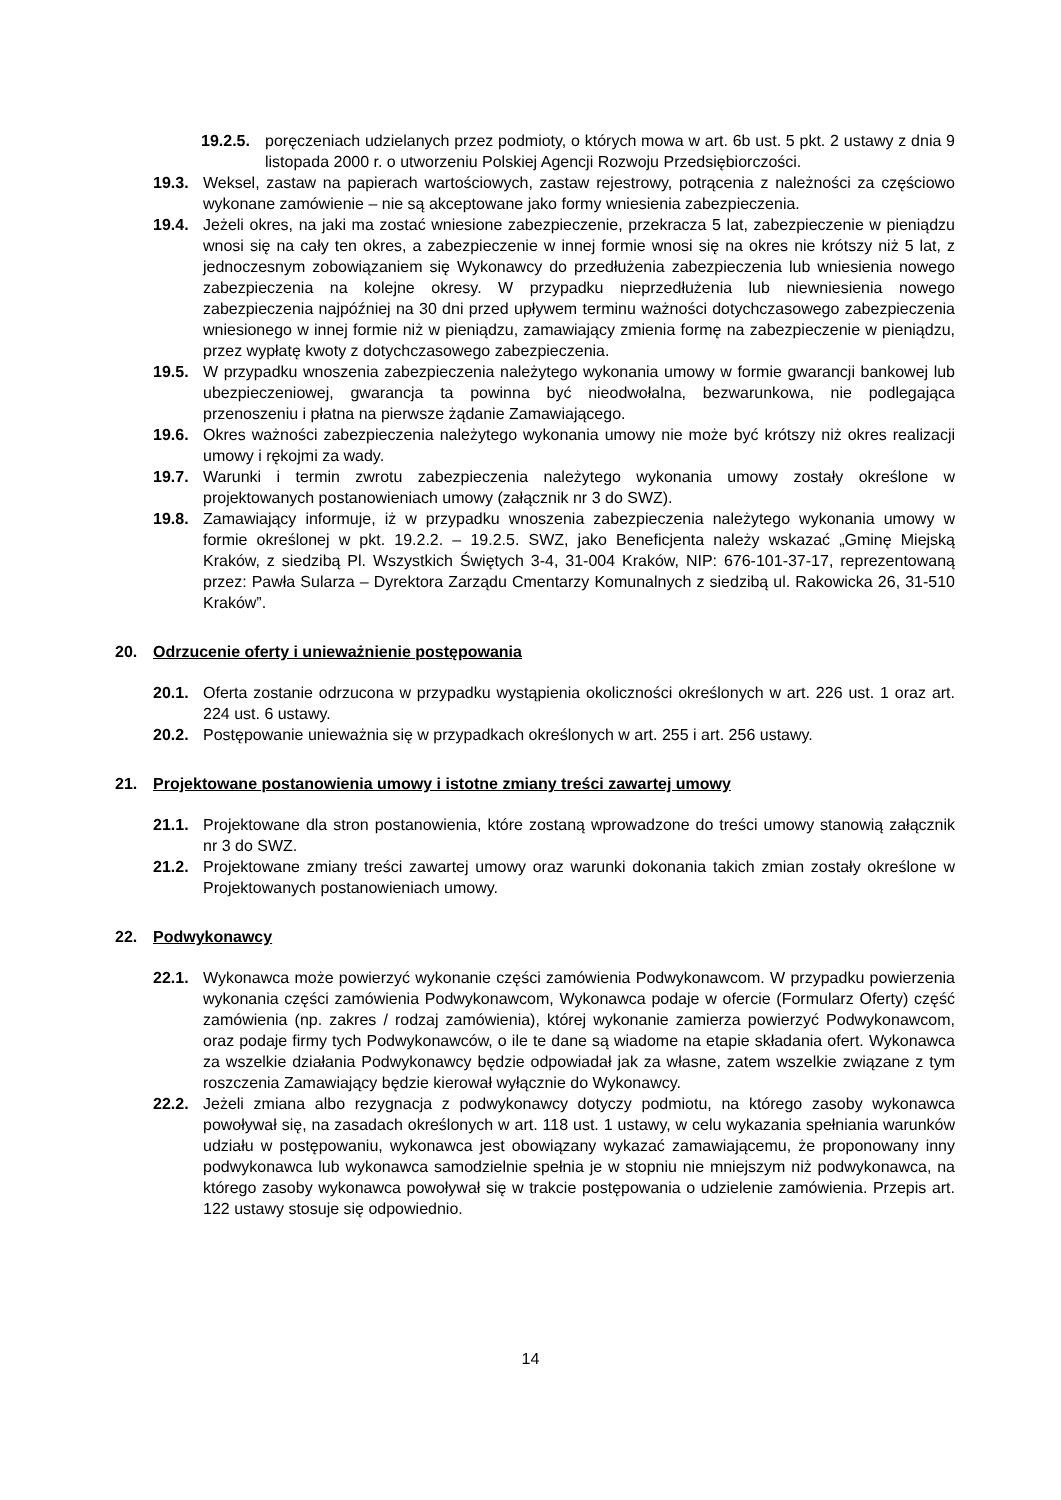19.2.5. poręczeniach udzielanych przez podmioty, o których mowa w art. 6b ust. 5 pkt. 2 ustawy z dnia 9 listopada 2000 r. o utworzeniu Polskiej Agencji Rozwoju Przedsiębiorczości.
19.3. Weksel, zastaw na papierach wartościowych, zastaw rejestrowy, potrącenia z należności za częściowo wykonane zamówienie – nie są akceptowane jako formy wniesienia zabezpieczenia.
19.4. Jeżeli okres, na jaki ma zostać wniesione zabezpieczenie, przekracza 5 lat, zabezpieczenie w pieniądzu wnosi się na cały ten okres, a zabezpieczenie w innej formie wnosi się na okres nie krótszy niż 5 lat, z jednoczesnym zobowiązaniem się Wykonawcy do przedłużenia zabezpieczenia lub wniesienia nowego zabezpieczenia na kolejne okresy. W przypadku nieprzedłużenia lub niewniesienia nowego zabezpieczenia najpóźniej na 30 dni przed upływem terminu ważności dotychczasowego zabezpieczenia wniesionego w innej formie niż w pieniądzu, zamawiający zmienia formę na zabezpieczenie w pieniądzu, przez wypłatę kwoty z dotychczasowego zabezpieczenia.
19.5. W przypadku wnoszenia zabezpieczenia należytego wykonania umowy w formie gwarancji bankowej lub ubezpieczeniowej, gwarancja ta powinna być nieodwołalna, bezwarunkowa, nie podlegająca przenoszeniu i płatna na pierwsze żądanie Zamawiającego.
19.6. Okres ważności zabezpieczenia należytego wykonania umowy nie może być krótszy niż okres realizacji umowy i rękojmi za wady.
19.7. Warunki i termin zwrotu zabezpieczenia należytego wykonania umowy zostały określone w projektowanych postanowieniach umowy (załącznik nr 3 do SWZ).
19.8. Zamawiający informuje, iż w przypadku wnoszenia zabezpieczenia należytego wykonania umowy w formie określonej w pkt. 19.2.2. – 19.2.5. SWZ, jako Beneficjenta należy wskazać „Gminę Miejską Kraków, z siedzibą Pl. Wszystkich Świętych 3-4, 31-004 Kraków, NIP: 676-101-37-17, reprezentowaną przez: Pawła Sularza – Dyrektora Zarządu Cmentarzy Komunalnych z siedzibą ul. Rakowicka 26, 31-510 Kraków”.
20. Odrzucenie oferty i unieważnienie postępowania
20.1. Oferta zostanie odrzucona w przypadku wystąpienia okoliczności określonych w art. 226 ust. 1 oraz art. 224 ust. 6 ustawy.
20.2. Postępowanie unieważnia się w przypadkach określonych w art. 255 i art. 256 ustawy.
21. Projektowane postanowienia umowy i istotne zmiany treści zawartej umowy
21.1. Projektowane dla stron postanowienia, które zostaną wprowadzone do treści umowy stanowią załącznik nr 3 do SWZ.
21.2. Projektowane zmiany treści zawartej umowy oraz warunki dokonania takich zmian zostały określone w Projektowanych postanowieniach umowy.
22. Podwykonawcy
22.1. Wykonawca może powierzyć wykonanie części zamówienia Podwykonawcom. W przypadku powierzenia wykonania części zamówienia Podwykonawcom, Wykonawca podaje w ofercie (Formularz Oferty) część zamówienia (np. zakres / rodzaj zamówienia), której wykonanie zamierza powierzyć Podwykonawcom, oraz podaje firmy tych Podwykonawców, o ile te dane są wiadome na etapie składania ofert. Wykonawca za wszelkie działania Podwykonawcy będzie odpowiadał jak za własne, zatem wszelkie związane z tym roszczenia Zamawiający będzie kierował wyłącznie do Wykonawcy.
22.2. Jeżeli zmiana albo rezygnacja z podwykonawcy dotyczy podmiotu, na którego zasoby wykonawca powoływał się, na zasadach określonych w art. 118 ust. 1 ustawy, w celu wykazania spełniania warunków udziału w postępowaniu, wykonawca jest obowiązany wykazać zamawiającemu, że proponowany inny podwykonawca lub wykonawca samodzielnie spełnia je w stopniu nie mniejszym niż podwykonawca, na którego zasoby wykonawca powoływał się w trakcie postępowania o udzielenie zamówienia. Przepis art. 122 ustawy stosuje się odpowiednio.
14